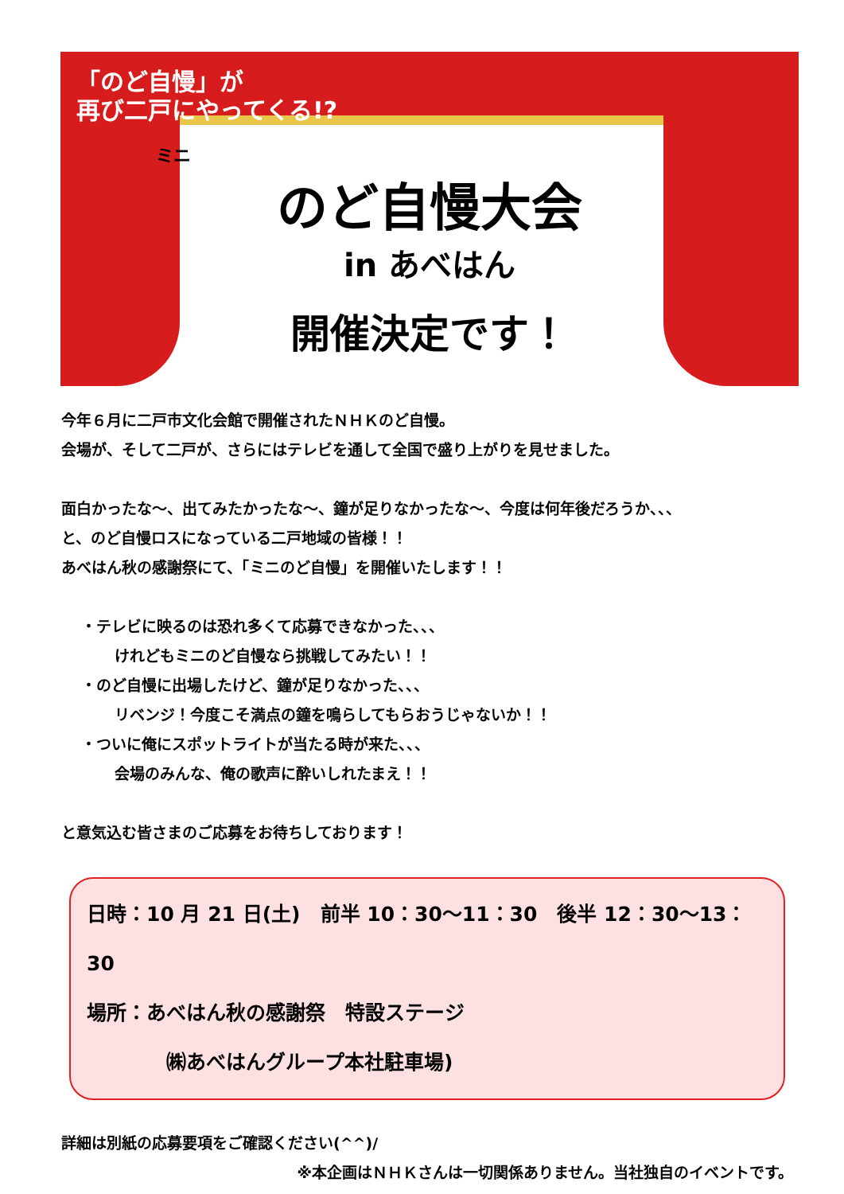「のど自慢」が
再び二戸にやってくる!?
ミニ
のど自慢大会
in あべはん
開催決定です！
今年６月に二戸市文化会館で開催されたＮＨＫのど自慢。
会場が、そして二戸が、さらにはテレビを通して全国で盛り上がりを見せました。
面白かったな～、出てみたかったな～、鐘が足りなかったな～、今度は何年後だろうか、、、
と、のど自慢ロスになっている二戸地域の皆様！！
あべはん秋の感謝祭にて、「ミニのど自慢」を開催いたします！！
・テレビに映るのは恐れ多くて応募できなかった、、、
けれどもミニのど自慢なら挑戦してみたい！！
・のど自慢に出場したけど、鐘が足りなかった、、、
リベンジ！今度こそ満点の鐘を鳴らしてもらおうじゃないか！！
・ついに俺にスポットライトが当たる時が来た、、、
会場のみんな、俺の歌声に酔いしれたまえ！！
と意気込む皆さまのご応募をお待ちしております！
日時：10 月 21 日(土)　前半 10：30～11：30　後半 12：30～13：30
場所：あべはん秋の感謝祭　特設ステージ
㈱あべはんグループ本社駐車場)
詳細は別紙の応募要項をご確認ください(^^)/
※本企画はＮＨＫさんは一切関係ありません。当社独自のイベントです。